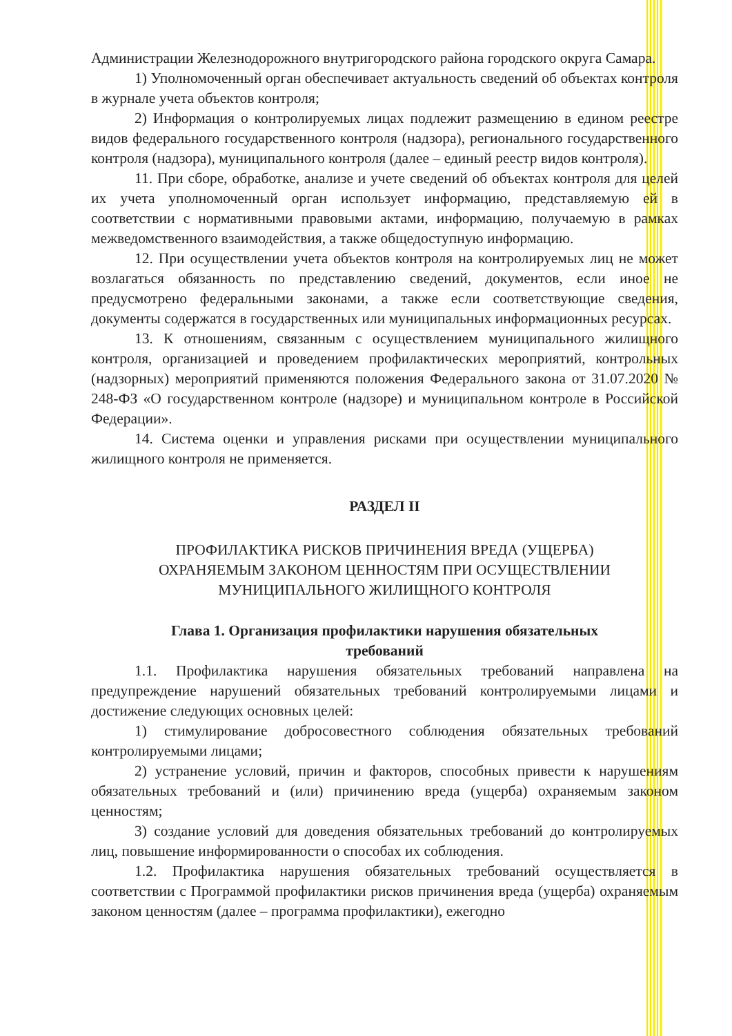Администрации Железнодорожного внутригородского района городского округа Самара.
1) Уполномоченный орган обеспечивает актуальность сведений об объектах контроля в журнале учета объектов контроля;
2) Информация о контролируемых лицах подлежит размещению в едином реестре видов федерального государственного контроля (надзора), регионального государственного контроля (надзора), муниципального контроля (далее – единый реестр видов контроля).
11. При сборе, обработке, анализе и учете сведений об объектах контроля для целей их учета уполномоченный орган использует информацию, представляемую ей в соответствии с нормативными правовыми актами, информацию, получаемую в рамках межведомственного взаимодействия, а также общедоступную информацию.
12. При осуществлении учета объектов контроля на контролируемых лиц не может возлагаться обязанность по представлению сведений, документов, если иное не предусмотрено федеральными законами, а также если соответствующие сведения, документы содержатся в государственных или муниципальных информационных ресурсах.
13. К отношениям, связанным с осуществлением муниципального жилищного контроля, организацией и проведением профилактических мероприятий, контрольных (надзорных) мероприятий применяются положения Федерального закона от 31.07.2020 № 248-ФЗ «О государственном контроле (надзоре) и муниципальном контроле в Российской Федерации».
14. Система оценки и управления рисками при осуществлении муниципального жилищного контроля не применяется.
РАЗДЕЛ II
ПРОФИЛАКТИКА РИСКОВ ПРИЧИНЕНИЯ ВРЕДА (УЩЕРБА)
ОХРАНЯЕМЫМ ЗАКОНОМ ЦЕННОСТЯМ ПРИ ОСУЩЕСТВЛЕНИИ
МУНИЦИПАЛЬНОГО ЖИЛИЩНОГО КОНТРОЛЯ
Глава 1. Организация профилактики нарушения обязательных
требований
1.1. Профилактика нарушения обязательных требований направлена на предупреждение нарушений обязательных требований контролируемыми лицами и достижение следующих основных целей:
1) стимулирование добросовестного соблюдения обязательных требований контролируемыми лицами;
2) устранение условий, причин и факторов, способных привести к нарушениям обязательных требований и (или) причинению вреда (ущерба) охраняемым законом ценностям;
3) создание условий для доведения обязательных требований до контролируемых лиц, повышение информированности о способах их соблюдения.
1.2. Профилактика нарушения обязательных требований осуществляется в соответствии с Программой профилактики рисков причинения вреда (ущерба) охраняемым законом ценностям (далее – программа профилактики), ежегодно